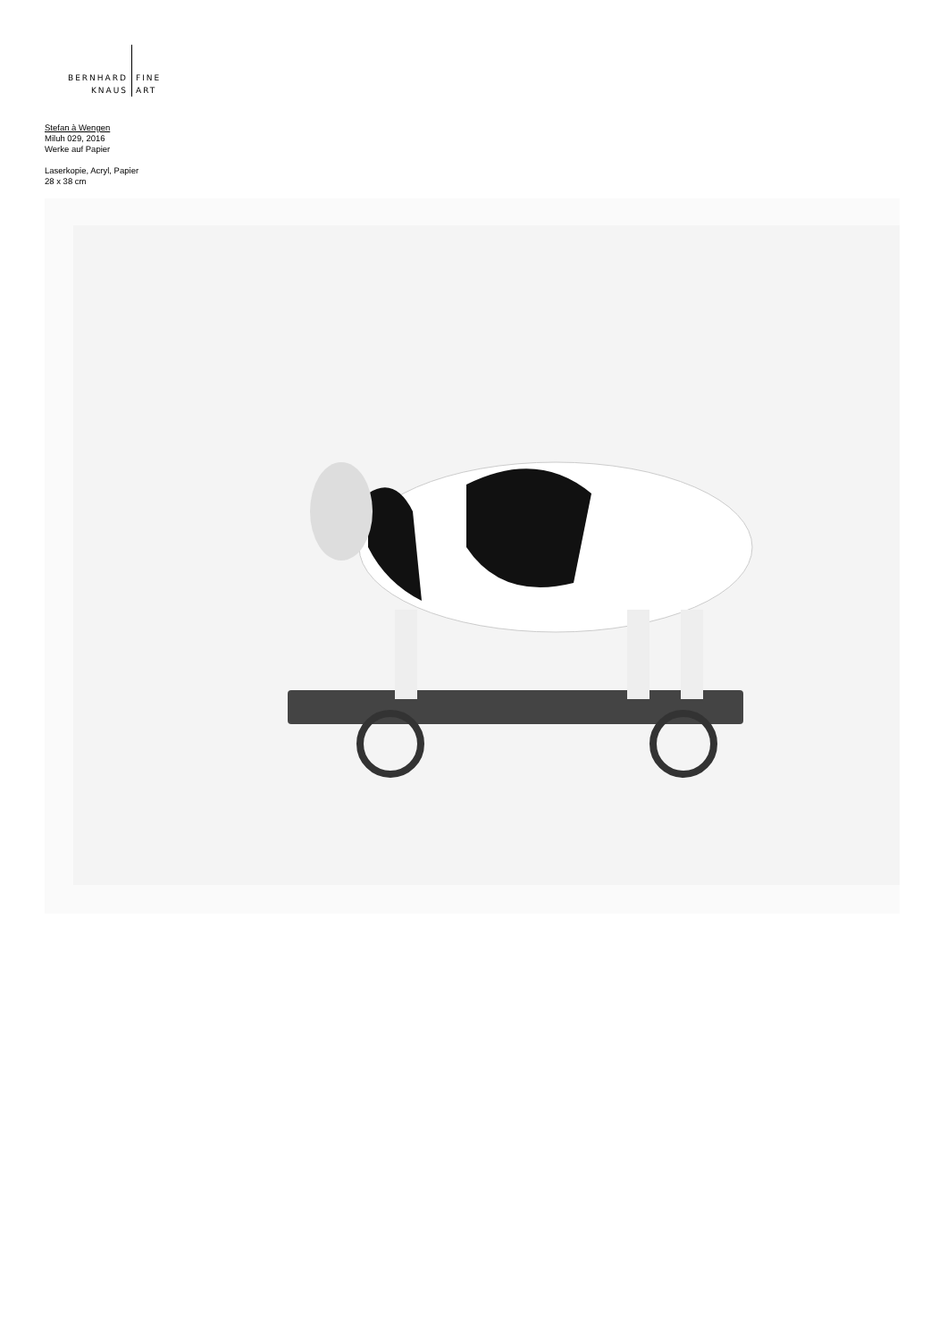BERNHARD
KNAUS
FINE
ART
Stefan à Wengen
Miluh 029, 2016
Werke auf Papier
Laserkopie, Acryl, Papier
28 x 38 cm